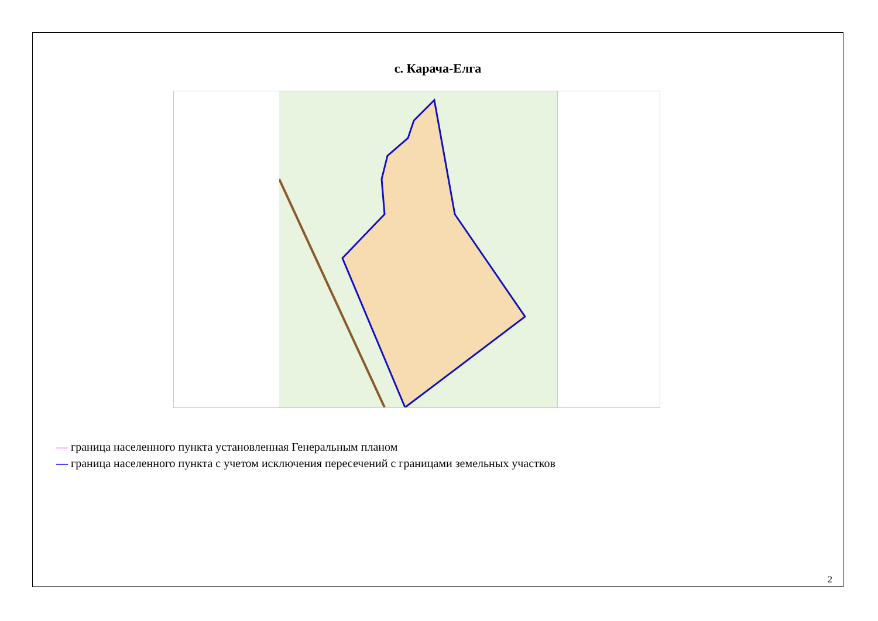с. Карача-Елга
— граница населенного пункта установленная Генеральным планом
— граница населенного пункта с учетом исключения пересечений с границами земельных участков
2